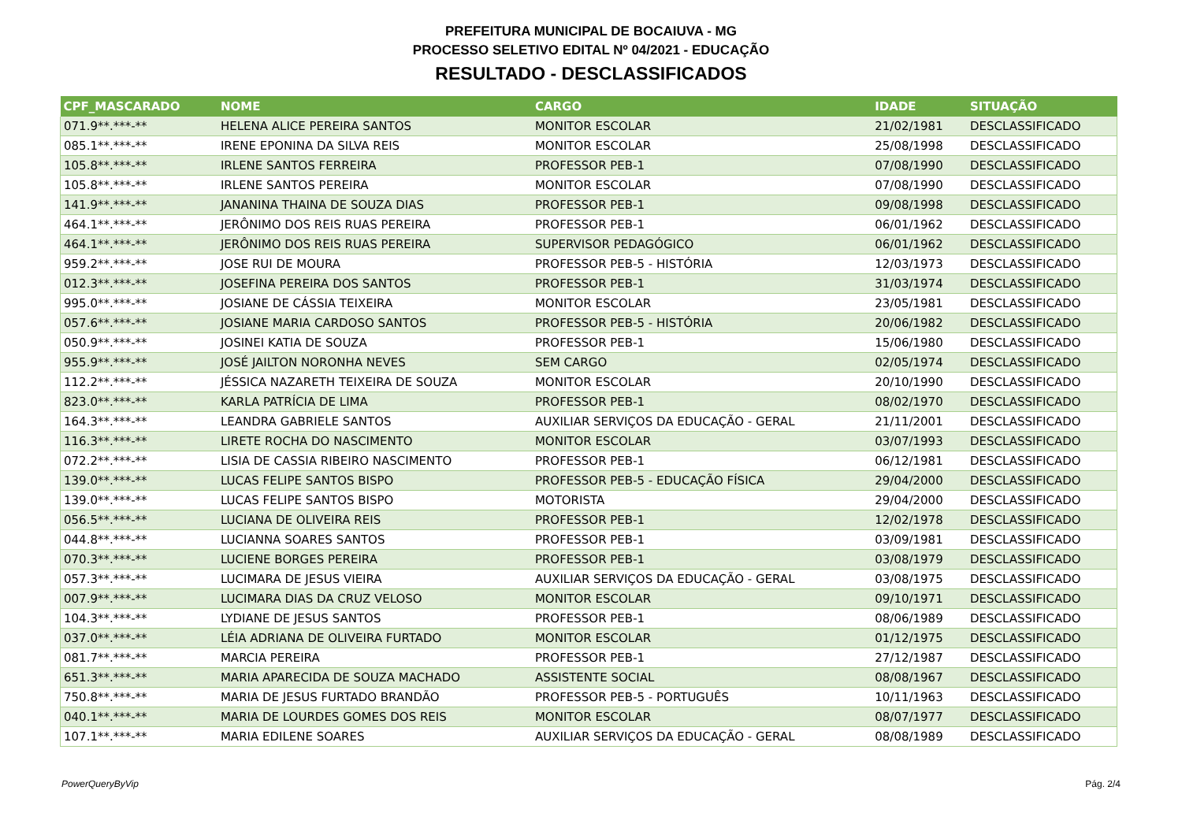PREFEITURA MUNICIPAL DE BOCAIUVA - MG
PROCESSO SELETIVO EDITAL Nº 04/2021 - EDUCAÇÃO
RESULTADO - DESCLASSIFICADOS
| CPF_MASCARADO | NOME | CARGO | IDADE | SITUAÇÃO |
| --- | --- | --- | --- | --- |
| 071.9**.***-** | HELENA ALICE PEREIRA SANTOS | MONITOR ESCOLAR | 21/02/1981 | DESCLASSIFICADO |
| 085.1**.***-** | IRENE EPONINA DA SILVA REIS | MONITOR ESCOLAR | 25/08/1998 | DESCLASSIFICADO |
| 105.8**.***-** | IRLENE SANTOS FERREIRA | PROFESSOR PEB-1 | 07/08/1990 | DESCLASSIFICADO |
| 105.8**.***-** | IRLENE SANTOS PEREIRA | MONITOR ESCOLAR | 07/08/1990 | DESCLASSIFICADO |
| 141.9**.***-** | JANANINA THAINA DE SOUZA DIAS | PROFESSOR PEB-1 | 09/08/1998 | DESCLASSIFICADO |
| 464.1**.***-** | JERÔNIMO DOS REIS RUAS PEREIRA | PROFESSOR PEB-1 | 06/01/1962 | DESCLASSIFICADO |
| 464.1**.***-** | JERÔNIMO DOS REIS RUAS PEREIRA | SUPERVISOR PEDAGÓGICO | 06/01/1962 | DESCLASSIFICADO |
| 959.2**.***-** | JOSE RUI DE MOURA | PROFESSOR PEB-5 - HISTÓRIA | 12/03/1973 | DESCLASSIFICADO |
| 012.3**.***-** | JOSEFINA PEREIRA DOS SANTOS | PROFESSOR PEB-1 | 31/03/1974 | DESCLASSIFICADO |
| 995.0**.***-** | JOSIANE DE CÁSSIA TEIXEIRA | MONITOR ESCOLAR | 23/05/1981 | DESCLASSIFICADO |
| 057.6**.***-** | JOSIANE MARIA CARDOSO SANTOS | PROFESSOR PEB-5 - HISTÓRIA | 20/06/1982 | DESCLASSIFICADO |
| 050.9**.***-** | JOSINEI KATIA DE SOUZA | PROFESSOR PEB-1 | 15/06/1980 | DESCLASSIFICADO |
| 955.9**.***-** | JOSÉ JAILTON NORONHA NEVES | SEM CARGO | 02/05/1974 | DESCLASSIFICADO |
| 112.2**.***-** | JÉSSICA NAZARETH TEIXEIRA DE SOUZA | MONITOR ESCOLAR | 20/10/1990 | DESCLASSIFICADO |
| 823.0**.***-** | KARLA PATRÍCIA DE LIMA | PROFESSOR PEB-1 | 08/02/1970 | DESCLASSIFICADO |
| 164.3**.***-** | LEANDRA GABRIELE SANTOS | AUXILIAR SERVIÇOS DA EDUCAÇÃO - GERAL | 21/11/2001 | DESCLASSIFICADO |
| 116.3**.***-** | LIRETE ROCHA DO NASCIMENTO | MONITOR ESCOLAR | 03/07/1993 | DESCLASSIFICADO |
| 072.2**.***-** | LISIA DE CASSIA RIBEIRO NASCIMENTO | PROFESSOR PEB-1 | 06/12/1981 | DESCLASSIFICADO |
| 139.0**.***-** | LUCAS FELIPE SANTOS BISPO | PROFESSOR PEB-5 - EDUCAÇÃO FÍSICA | 29/04/2000 | DESCLASSIFICADO |
| 139.0**.***-** | LUCAS FELIPE SANTOS BISPO | MOTORISTA | 29/04/2000 | DESCLASSIFICADO |
| 056.5**.***-** | LUCIANA DE OLIVEIRA REIS | PROFESSOR PEB-1 | 12/02/1978 | DESCLASSIFICADO |
| 044.8**.***-** | LUCIANNA SOARES SANTOS | PROFESSOR PEB-1 | 03/09/1981 | DESCLASSIFICADO |
| 070.3**.***-** | LUCIENE BORGES PEREIRA | PROFESSOR PEB-1 | 03/08/1979 | DESCLASSIFICADO |
| 057.3**.***-** | LUCIMARA DE JESUS VIEIRA | AUXILIAR SERVIÇOS DA EDUCAÇÃO - GERAL | 03/08/1975 | DESCLASSIFICADO |
| 007.9**.***-** | LUCIMARA DIAS DA CRUZ VELOSO | MONITOR ESCOLAR | 09/10/1971 | DESCLASSIFICADO |
| 104.3**.***-** | LYDIANE DE JESUS SANTOS | PROFESSOR PEB-1 | 08/06/1989 | DESCLASSIFICADO |
| 037.0**.***-** | LÉIA ADRIANA DE OLIVEIRA FURTADO | MONITOR ESCOLAR | 01/12/1975 | DESCLASSIFICADO |
| 081.7**.***-** | MARCIA PEREIRA | PROFESSOR PEB-1 | 27/12/1987 | DESCLASSIFICADO |
| 651.3**.***-** | MARIA APARECIDA DE SOUZA MACHADO | ASSISTENTE SOCIAL | 08/08/1967 | DESCLASSIFICADO |
| 750.8**.***-** | MARIA DE JESUS FURTADO BRANDÃO | PROFESSOR PEB-5 - PORTUGUÊS | 10/11/1963 | DESCLASSIFICADO |
| 040.1**.***-** | MARIA DE LOURDES GOMES DOS REIS | MONITOR ESCOLAR | 08/07/1977 | DESCLASSIFICADO |
| 107.1**.***-** | MARIA EDILENE SOARES | AUXILIAR SERVIÇOS DA EDUCAÇÃO - GERAL | 08/08/1989 | DESCLASSIFICADO |
PowerQueryByVip Pág. 2/4